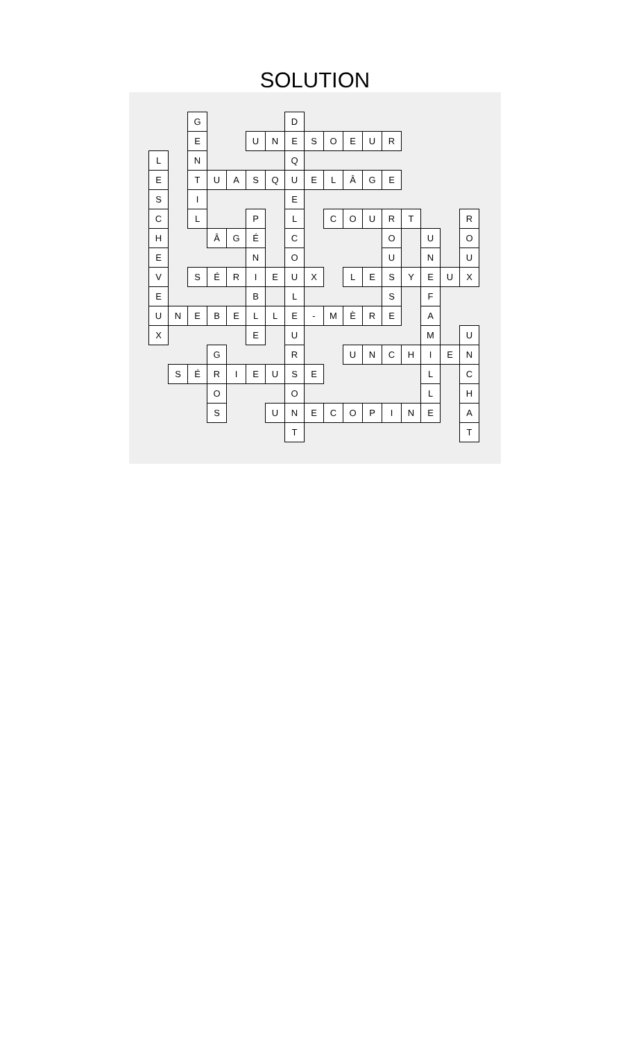SOLUTION
| | | G | | | | | D | | | | | | | | | |
| | | E | | | U | N | E | S | O | E | U | R | | | | |
| L | | N | | | | | Q | | | | | | | | | |
| E | | T | U | A | S | Q | U | E | L | Â | G | E | | | | |
| S | | I | | | | | E | | | | | | | | | |
| C | | L | | | P | | L | | C | O | U | R | T | | | R |
| H | | | Â | G | É | | C | | | | | O | | U | | O |
| E | | | | | N | | O | | | | | U | | N | | U |
| V | | S | É | R | I | E | U | X | | L | E | S | Y | E | U | X |
| E | | | | | B | | L | | | | | S | | F | | |
| U | N | E | B | E | L | L | E | - | M | È | R | E | | A | | |
| X | | | | | E | | U | | | | | | | M | | U |
| | | | G | | | | R | | | U | N | C | H | I | E | N |
| | S | É | R | I | E | U | S | E | | | | | | L | | C |
| | | | O | | | | O | | | | | | | L | | H |
| | | | S | | | U | N | E | C | O | P | I | N | E | | A |
| | | | | | | | T | | | | | | | | | T |